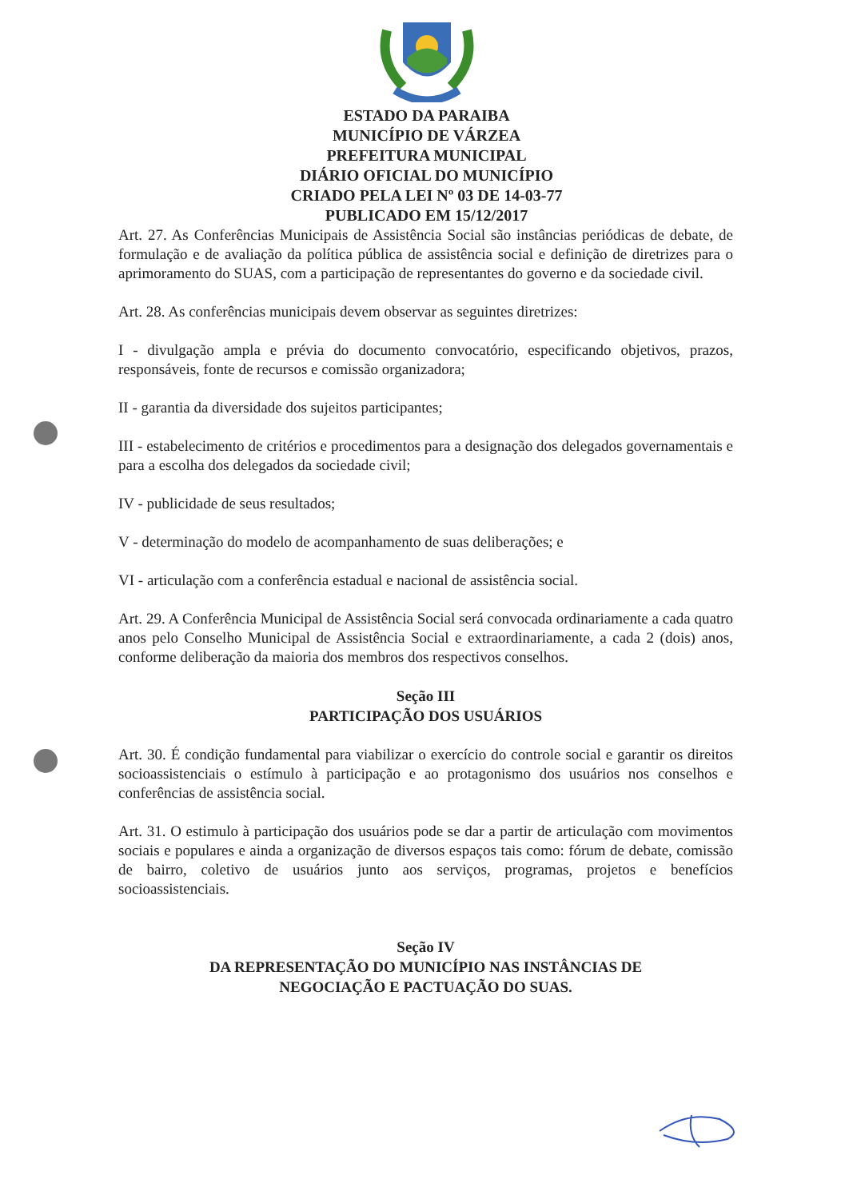ESTADO DA PARAIBA
MUNICÍPIO DE VÁRZEA
PREFEITURA MUNICIPAL
DIÁRIO OFICIAL DO MUNICÍPIO
CRIADO PELA LEI Nº 03 DE 14-03-77
PUBLICADO EM 15/12/2017
Art. 27. As Conferências Municipais de Assistência Social são instâncias periódicas de debate, de formulação e de avaliação da política pública de assistência social e definição de diretrizes para o aprimoramento do SUAS, com a participação de representantes do governo e da sociedade civil.
Art. 28. As conferências municipais devem observar as seguintes diretrizes:
I - divulgação ampla e prévia do documento convocatório, especificando objetivos, prazos, responsáveis, fonte de recursos e comissão organizadora;
II - garantia da diversidade dos sujeitos participantes;
III - estabelecimento de critérios e procedimentos para a designação dos delegados governamentais e para a escolha dos delegados da sociedade civil;
IV - publicidade de seus resultados;
V - determinação do modelo de acompanhamento de suas deliberações; e
VI - articulação com a conferência estadual e nacional de assistência social.
Art. 29. A Conferência Municipal de Assistência Social será convocada ordinariamente a cada quatro anos pelo Conselho Municipal de Assistência Social e extraordinariamente, a cada 2 (dois) anos, conforme deliberação da maioria dos membros dos respectivos conselhos.
Seção III
PARTICIPAÇÃO DOS USUÁRIOS
Art. 30. É condição fundamental para viabilizar o exercício do controle social e garantir os direitos socioassistenciais o estímulo à participação e ao protagonismo dos usuários nos conselhos e conferências de assistência social.
Art. 31. O estimulo à participação dos usuários pode se dar a partir de articulação com movimentos sociais e populares e ainda a organização de diversos espaços tais como: fórum de debate, comissão de bairro, coletivo de usuários junto aos serviços, programas, projetos e benefícios socioassistenciais.
Seção IV
DA REPRESENTAÇÃO DO MUNICÍPIO NAS INSTÂNCIAS DE
NEGOCIAÇÃO E PACTUAÇÃO DO SUAS.